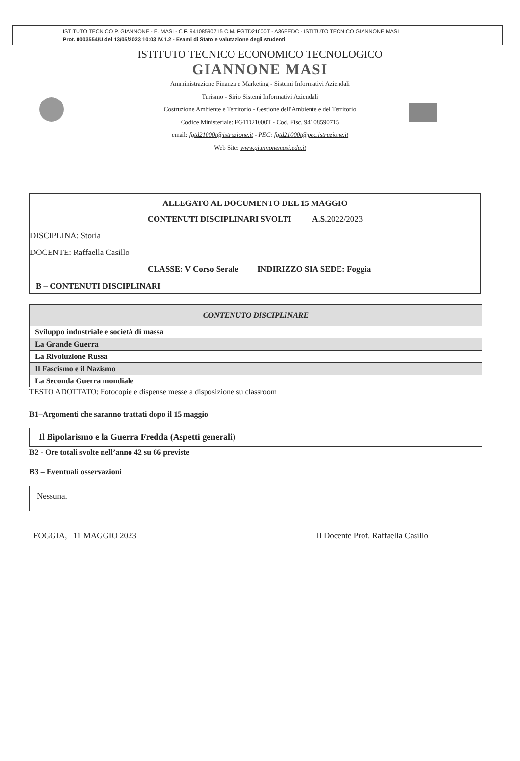ISTITUTO TECNICO P. GIANNONE - E. MASI - C.F. 94108590715 C.M. FGTD21000T - A36EEDC - ISTITUTO TECNICO GIANNONE MASI
Prot. 0003554/U del 13/05/2023 10:03 IV.1.2 - Esami di Stato e valutazione degli studenti
ISTITUTO TECNICO ECONOMICO TECNOLOGICO
GIANNONE MASI
Amministrazione Finanza e Marketing - Sistemi Informativi Aziendali
Turismo - Sirio Sistemi Informativi Aziendali
Costruzione Ambiente e Territorio - Gestione dell'Ambiente e del Territorio
Codice Ministeriale: FGTD21000T - Cod. Fisc. 94108590715
email: fgtd21000t@istruzione.it - PEC: fgtd21000t@pec.istruzione.it
Web Site: www.giannonemasi.edu.it
ALLEGATO AL DOCUMENTO DEL 15 MAGGIO
CONTENUTI DISCIPLINARI SVOLTI A.S. 2022/2023
DISCIPLINA: Storia
DOCENTE: Raffaella Casillo
CLASSE: V Corso Serale INDIRIZZO SIA SEDE: Foggia
B – CONTENUTI DISCIPLINARI
| CONTENUTO DISCIPLINARE |
| --- |
| Sviluppo industriale e società di massa |
| La Grande Guerra |
| La Rivoluzione Russa |
| Il Fascismo e il Nazismo |
| La Seconda Guerra mondiale |
TESTO ADOTTATO: Fotocopie e dispense messe a disposizione su classroom
B1–Argomenti che saranno trattati dopo il 15 maggio
Il Bipolarismo e la Guerra Fredda (Aspetti generali)
B2 - Ore totali svolte nell’anno 42 su 66 previste
B3 – Eventuali osservazioni
Nessuna.
FOGGIA, 11 MAGGIO 2023 Il Docente Prof. Raffaella Casillo